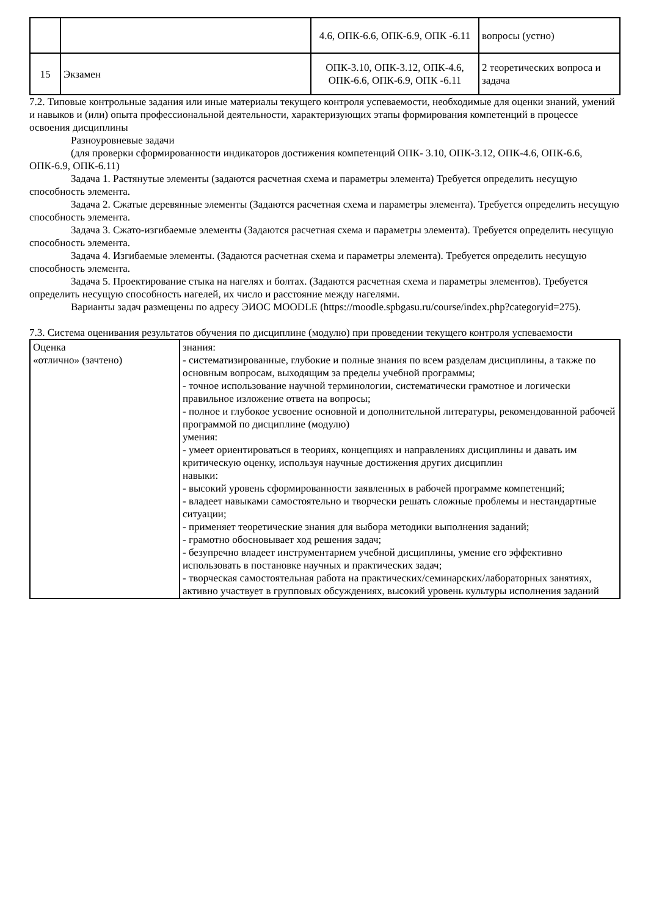| | | 4.6, ОПК-6.6, ОПК-6.9, ОПК -6.11 | вопросы (устно) |
| 15 | Экзамен | ОПК-3.10, ОПК-3.12, ОПК-4.6, ОПК-6.6, ОПК-6.9, ОПК -6.11 | 2 теоретических вопроса и задача |
7.2. Типовые контрольные задания или иные материалы текущего контроля успеваемости, необходимые для оценки знаний, умений и навыков и (или) опыта профессиональной деятельности, характеризующих этапы формирования компетенций в процессе освоения дисциплины
Разноуровневые задачи
(для проверки сформированности индикаторов достижения компетенций ОПК- 3.10, ОПК-3.12, ОПК-4.6, ОПК-6.6, ОПК-6.9, ОПК-6.11)
Задача 1. Растянутые элементы (задаются расчетная схема и параметры элемента) Требуется определить несущую способность элемента.
Задача 2. Сжатые деревянные элементы (Задаются расчетная схема и параметры элемента). Требуется определить несущую способность элемента.
Задача 3. Сжато-изгибаемые элементы (Задаются расчетная схема и параметры элемента). Требуется определить несущую способность элемента.
Задача 4. Изгибаемые элементы. (Задаются расчетная схема и параметры элемента). Требуется определить несущую способность элемента.
Задача 5. Проектирование стыка на нагелях и болтах. (Задаются расчетная схема и параметры элементов). Требуется определить несущую способность нагелей, их число и расстояние между нагелями.
Варианты задач размещены по адресу ЭИОС MOODLE (https://moodle.spbgasu.ru/course/index.php?categoryid=275).
7.3. Система оценивания результатов обучения по дисциплине (модулю) при проведении текущего контроля успеваемости
| Оценка «отлично» (зачтено) | знания: - систематизированные, глубокие и полные знания по всем разделам дисциплины, а также по основным вопросам, выходящим за пределы учебной программы; - точное использование научной терминологии, систематически грамотное и логически правильное изложение ответа на вопросы; - полное и глубокое усвоение основной и дополнительной литературы, рекомендованной рабочей программой по дисциплине (модулю) умения: - умеет ориентироваться в теориях, концепциях и направлениях дисциплины и давать им критическую оценку, используя научные достижения других дисциплин навыки: - высокий уровень сформированности заявленных в рабочей программе компетенций; - владеет навыками самостоятельно и творчески решать сложные проблемы и нестандартные ситуации; - применяет теоретические знания для выбора методики выполнения заданий; - грамотно обосновывает ход решения задач; - безупречно владеет инструментарием учебной дисциплины, умение его эффективно использовать в постановке научных и практических задач; - творческая самостоятельная работа на практических/семинарских/лабораторных занятиях, активно участвует в групповых обсуждениях, высокий уровень культуры исполнения заданий |